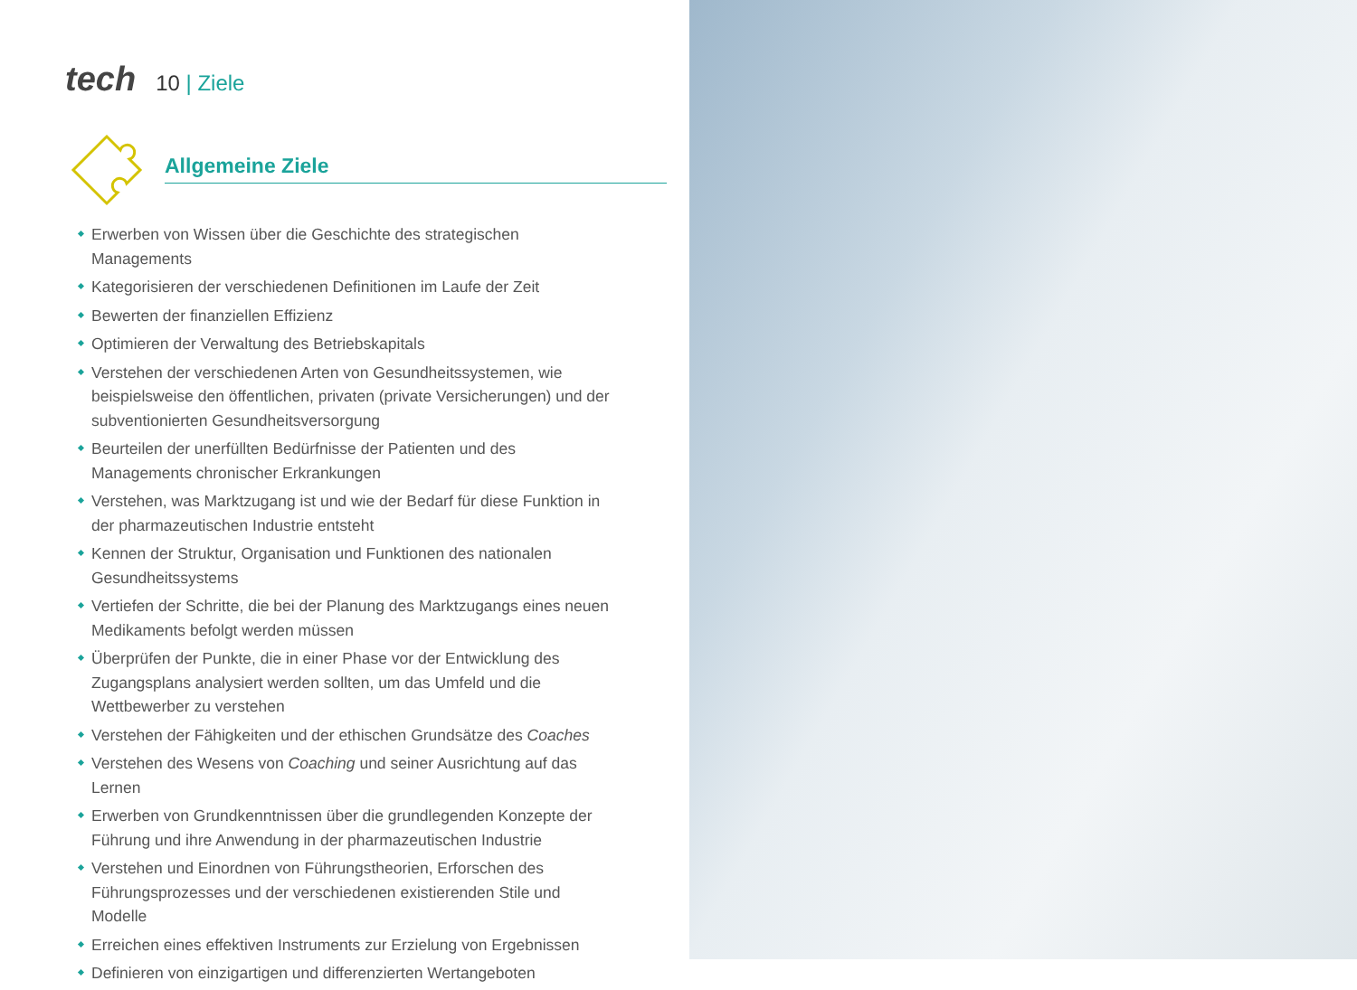tech
10 | Ziele
Allgemeine Ziele
Erwerben von Wissen über die Geschichte des strategischen Managements
Kategorisieren der verschiedenen Definitionen im Laufe der Zeit
Bewerten der finanziellen Effizienz
Optimieren der Verwaltung des Betriebskapitals
Verstehen der verschiedenen Arten von Gesundheitssystemen, wie beispielsweise den öffentlichen, privaten (private Versicherungen) und der subventionierten Gesundheitsversorgung
Beurteilen der unerfüllten Bedürfnisse der Patienten und des Managements chronischer Erkrankungen
Verstehen, was Marktzugang ist und wie der Bedarf für diese Funktion in der pharmazeutischen Industrie entsteht
Kennen der Struktur, Organisation und Funktionen des nationalen Gesundheitssystems
Vertiefen der Schritte, die bei der Planung des Marktzugangs eines neuen Medikaments befolgt werden müssen
Überprüfen der Punkte, die in einer Phase vor der Entwicklung des Zugangsplans analysiert werden sollten, um das Umfeld und die Wettbewerber zu verstehen
Verstehen der Fähigkeiten und der ethischen Grundsätze des Coaches
Verstehen des Wesens von Coaching und seiner Ausrichtung auf das Lernen
Erwerben von Grundkenntnissen über die grundlegenden Konzepte der Führung und ihre Anwendung in der pharmazeutischen Industrie
Verstehen und Einordnen von Führungstheorien, Erforschen des Führungsprozesses und der verschiedenen existierenden Stile und Modelle
Erreichen eines effektiven Instruments zur Erzielung von Ergebnissen
Definieren von einzigartigen und differenzierten Wertangeboten